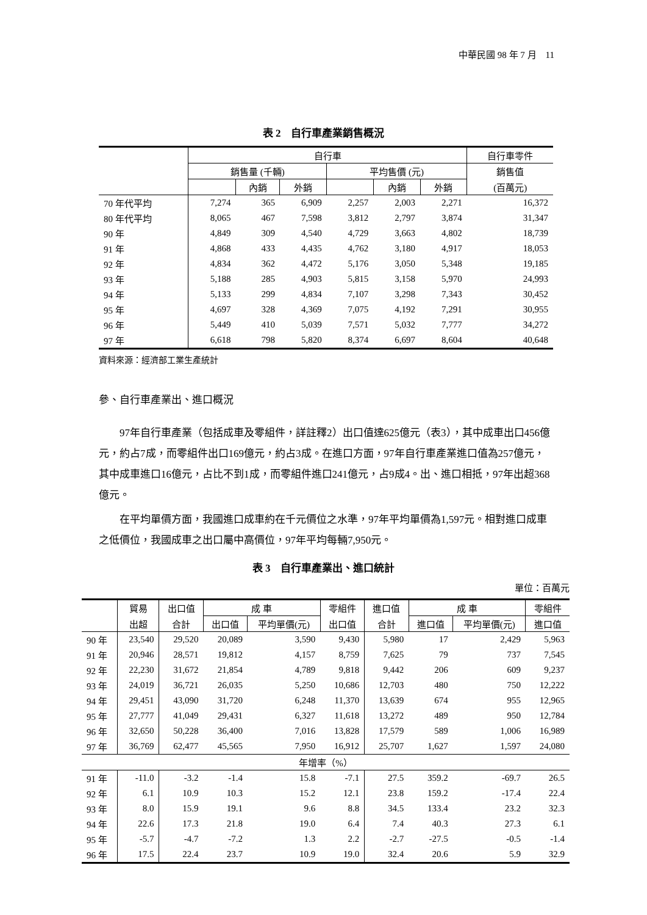中華民國 98 年 7 月　11
表 2　自行車產業銷售概況
| | 自行車 | | | | | | 自行車零件 |
| --- | --- | --- | --- | --- | --- | --- | --- |
| | 銷售量 (千輛) | | | 平均售價 (元) | | | 銷售值 |
| | | 內銷 | 外銷 | | 內銷 | 外銷 | (百萬元) |
| 70 年代平均 | 7,274 | 365 | 6,909 | 2,257 | 2,003 | 2,271 | 16,372 |
| 80 年代平均 | 8,065 | 467 | 7,598 | 3,812 | 2,797 | 3,874 | 31,347 |
| 90 年 | 4,849 | 309 | 4,540 | 4,729 | 3,663 | 4,802 | 18,739 |
| 91 年 | 4,868 | 433 | 4,435 | 4,762 | 3,180 | 4,917 | 18,053 |
| 92 年 | 4,834 | 362 | 4,472 | 5,176 | 3,050 | 5,348 | 19,185 |
| 93 年 | 5,188 | 285 | 4,903 | 5,815 | 3,158 | 5,970 | 24,993 |
| 94 年 | 5,133 | 299 | 4,834 | 7,107 | 3,298 | 7,343 | 30,452 |
| 95 年 | 4,697 | 328 | 4,369 | 7,075 | 4,192 | 7,291 | 30,955 |
| 96 年 | 5,449 | 410 | 5,039 | 7,571 | 5,032 | 7,777 | 34,272 |
| 97 年 | 6,618 | 798 | 5,820 | 8,374 | 6,697 | 8,604 | 40,648 |
資料來源：經濟部工業生產統計
參、自行車產業出、進口概況
97年自行車產業（包括成車及零組件，詳註釋2）出口值達625億元（表3），其中成車出口456億元，約占7成，而零組件出口169億元，約占3成。在進口方面，97年自行車產業進口值為257億元，其中成車進口16億元，占比不到1成，而零組件進口241億元，占9成4。出、進口相抵，97年出超368億元。
在平均單價方面，我國進口成車約在千元價位之水準，97年平均單價為1,597元。相對進口成車之低價位，我國成車之出口屬中高價位，97年平均每輛7,950元。
表 3　自行車產業出、進口統計
單位：百萬元
| | 貿易 | 出口值 | 成 車 | | 零組件 | 進口值 | 成 車 | | 零組件 |
| --- | --- | --- | --- | --- | --- | --- | --- | --- | --- |
| | 出超 | 合計 | 出口值 | 平均單價(元) | 出口值 | 合計 | 進口值 | 平均單價(元) | 進口值 |
| 90 年 | 23,540 | 29,520 | 20,089 | 3,590 | 9,430 | 5,980 | 17 | 2,429 | 5,963 |
| 91 年 | 20,946 | 28,571 | 19,812 | 4,157 | 8,759 | 7,625 | 79 | 737 | 7,545 |
| 92 年 | 22,230 | 31,672 | 21,854 | 4,789 | 9,818 | 9,442 | 206 | 609 | 9,237 |
| 93 年 | 24,019 | 36,721 | 26,035 | 5,250 | 10,686 | 12,703 | 480 | 750 | 12,222 |
| 94 年 | 29,451 | 43,090 | 31,720 | 6,248 | 11,370 | 13,639 | 674 | 955 | 12,965 |
| 95 年 | 27,777 | 41,049 | 29,431 | 6,327 | 11,618 | 13,272 | 489 | 950 | 12,784 |
| 96 年 | 32,650 | 50,228 | 36,400 | 7,016 | 13,828 | 17,579 | 589 | 1,006 | 16,989 |
| 97 年 | 36,769 | 62,477 | 45,565 | 7,950 | 16,912 | 25,707 | 1,627 | 1,597 | 24,080 |
| 年增率（%） | | | | | | | | | |
| 91 年 | -11.0 | -3.2 | -1.4 | 15.8 | -7.1 | 27.5 | 359.2 | -69.7 | 26.5 |
| 92 年 | 6.1 | 10.9 | 10.3 | 15.2 | 12.1 | 23.8 | 159.2 | -17.4 | 22.4 |
| 93 年 | 8.0 | 15.9 | 19.1 | 9.6 | 8.8 | 34.5 | 133.4 | 23.2 | 32.3 |
| 94 年 | 22.6 | 17.3 | 21.8 | 19.0 | 6.4 | 7.4 | 40.3 | 27.3 | 6.1 |
| 95 年 | -5.7 | -4.7 | -7.2 | 1.3 | 2.2 | -2.7 | -27.5 | -0.5 | -1.4 |
| 96 年 | 17.5 | 22.4 | 23.7 | 10.9 | 19.0 | 32.4 | 20.6 | 5.9 | 32.9 |